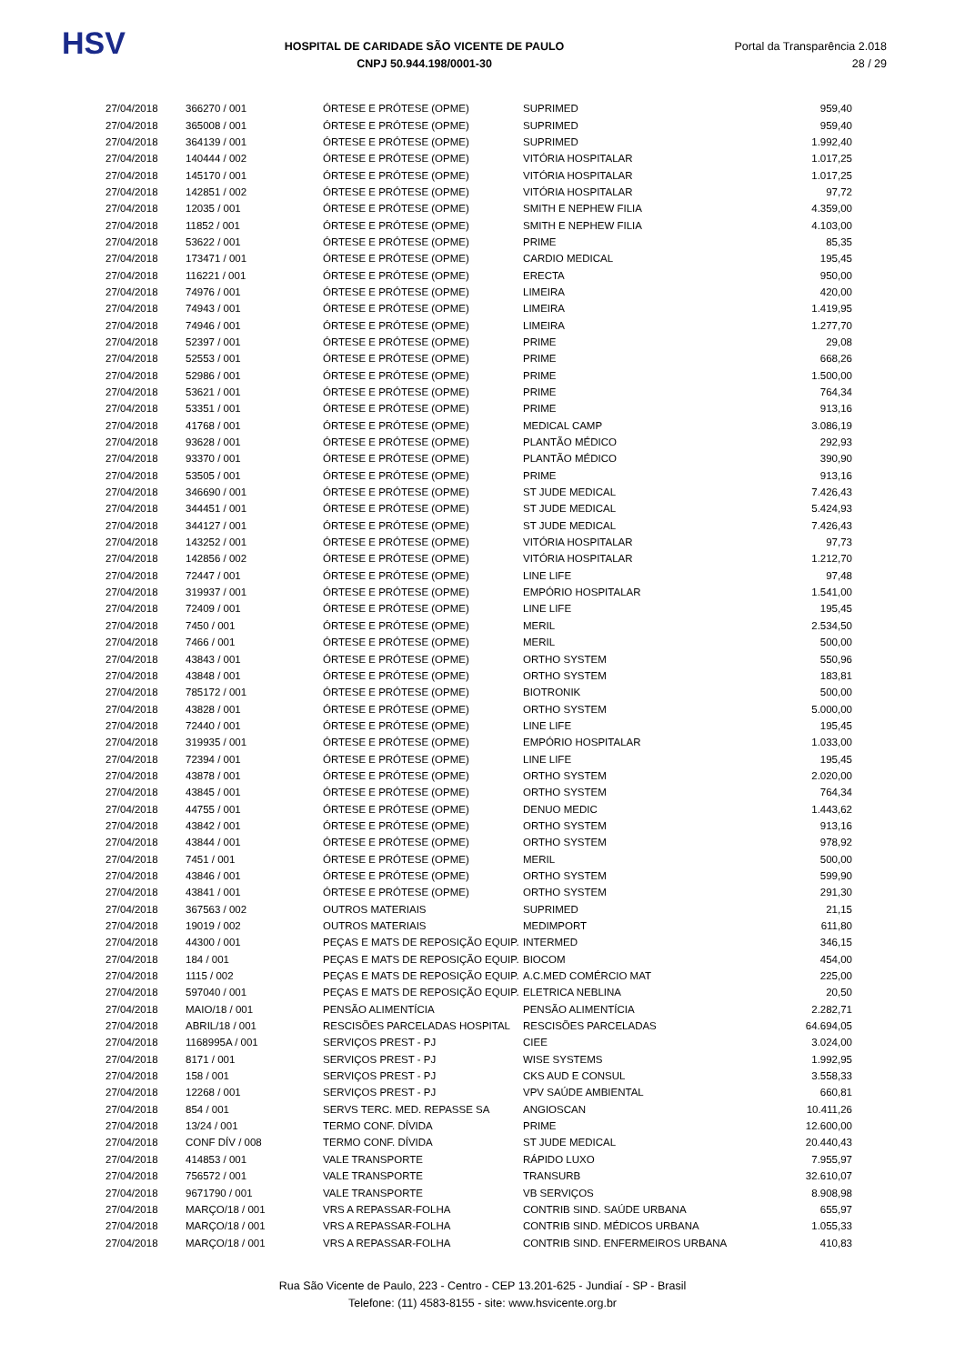HSV
HOSPITAL DE CARIDADE SÃO VICENTE DE PAULO
CNPJ 50.944.198/0001-30
Portal da Transparência 2.018
28 / 29
| 27/04/2018 | 366270 / 001 | ÓRTESE E PRÓTESE (OPME) | SUPRIMED | 959,40 |
| 27/04/2018 | 365008 / 001 | ÓRTESE E PRÓTESE (OPME) | SUPRIMED | 959,40 |
| 27/04/2018 | 364139 / 001 | ÓRTESE E PRÓTESE (OPME) | SUPRIMED | 1.992,40 |
| 27/04/2018 | 140444 / 002 | ÓRTESE E PRÓTESE (OPME) | VITÓRIA HOSPITALAR | 1.017,25 |
| 27/04/2018 | 145170 / 001 | ÓRTESE E PRÓTESE (OPME) | VITÓRIA HOSPITALAR | 1.017,25 |
| 27/04/2018 | 142851 / 002 | ÓRTESE E PRÓTESE (OPME) | VITÓRIA HOSPITALAR | 97,72 |
| 27/04/2018 | 12035 / 001 | ÓRTESE E PRÓTESE (OPME) | SMITH E NEPHEW FILIA | 4.359,00 |
| 27/04/2018 | 11852 / 001 | ÓRTESE E PRÓTESE (OPME) | SMITH E NEPHEW FILIA | 4.103,00 |
| 27/04/2018 | 53622 / 001 | ÓRTESE E PRÓTESE (OPME) | PRIME | 85,35 |
| 27/04/2018 | 173471 / 001 | ÓRTESE E PRÓTESE (OPME) | CARDIO MEDICAL | 195,45 |
| 27/04/2018 | 116221 / 001 | ÓRTESE E PRÓTESE (OPME) | ERECTA | 950,00 |
| 27/04/2018 | 74976 / 001 | ÓRTESE E PRÓTESE (OPME) | LIMEIRA | 420,00 |
| 27/04/2018 | 74943 / 001 | ÓRTESE E PRÓTESE (OPME) | LIMEIRA | 1.419,95 |
| 27/04/2018 | 74946 / 001 | ÓRTESE E PRÓTESE (OPME) | LIMEIRA | 1.277,70 |
| 27/04/2018 | 52397 / 001 | ÓRTESE E PRÓTESE (OPME) | PRIME | 29,08 |
| 27/04/2018 | 52553 / 001 | ÓRTESE E PRÓTESE (OPME) | PRIME | 668,26 |
| 27/04/2018 | 52986 / 001 | ÓRTESE E PRÓTESE (OPME) | PRIME | 1.500,00 |
| 27/04/2018 | 53621 / 001 | ÓRTESE E PRÓTESE (OPME) | PRIME | 764,34 |
| 27/04/2018 | 53351 / 001 | ÓRTESE E PRÓTESE (OPME) | PRIME | 913,16 |
| 27/04/2018 | 41768 / 001 | ÓRTESE E PRÓTESE (OPME) | MEDICAL CAMP | 3.086,19 |
| 27/04/2018 | 93628 / 001 | ÓRTESE E PRÓTESE (OPME) | PLANTÃO MÉDICO | 292,93 |
| 27/04/2018 | 93370 / 001 | ÓRTESE E PRÓTESE (OPME) | PLANTÃO MÉDICO | 390,90 |
| 27/04/2018 | 53505 / 001 | ÓRTESE E PRÓTESE (OPME) | PRIME | 913,16 |
| 27/04/2018 | 346690 / 001 | ÓRTESE E PRÓTESE (OPME) | ST JUDE MEDICAL | 7.426,43 |
| 27/04/2018 | 344451 / 001 | ÓRTESE E PRÓTESE (OPME) | ST JUDE MEDICAL | 5.424,93 |
| 27/04/2018 | 344127 / 001 | ÓRTESE E PRÓTESE (OPME) | ST JUDE MEDICAL | 7.426,43 |
| 27/04/2018 | 143252 / 001 | ÓRTESE E PRÓTESE (OPME) | VITÓRIA HOSPITALAR | 97,73 |
| 27/04/2018 | 142856 / 002 | ÓRTESE E PRÓTESE (OPME) | VITÓRIA HOSPITALAR | 1.212,70 |
| 27/04/2018 | 72447 / 001 | ÓRTESE E PRÓTESE (OPME) | LINE LIFE | 97,48 |
| 27/04/2018 | 319937 / 001 | ÓRTESE E PRÓTESE (OPME) | EMPÓRIO HOSPITALAR | 1.541,00 |
| 27/04/2018 | 72409 / 001 | ÓRTESE E PRÓTESE (OPME) | LINE LIFE | 195,45 |
| 27/04/2018 | 7450 / 001 | ÓRTESE E PRÓTESE (OPME) | MERIL | 2.534,50 |
| 27/04/2018 | 7466 / 001 | ÓRTESE E PRÓTESE (OPME) | MERIL | 500,00 |
| 27/04/2018 | 43843 / 001 | ÓRTESE E PRÓTESE (OPME) | ORTHO SYSTEM | 550,96 |
| 27/04/2018 | 43848 / 001 | ÓRTESE E PRÓTESE (OPME) | ORTHO SYSTEM | 183,81 |
| 27/04/2018 | 785172 / 001 | ÓRTESE E PRÓTESE (OPME) | BIOTRONIK | 500,00 |
| 27/04/2018 | 43828 / 001 | ÓRTESE E PRÓTESE (OPME) | ORTHO SYSTEM | 5.000,00 |
| 27/04/2018 | 72440 / 001 | ÓRTESE E PRÓTESE (OPME) | LINE LIFE | 195,45 |
| 27/04/2018 | 319935 / 001 | ÓRTESE E PRÓTESE (OPME) | EMPÓRIO HOSPITALAR | 1.033,00 |
| 27/04/2018 | 72394 / 001 | ÓRTESE E PRÓTESE (OPME) | LINE LIFE | 195,45 |
| 27/04/2018 | 43878 / 001 | ÓRTESE E PRÓTESE (OPME) | ORTHO SYSTEM | 2.020,00 |
| 27/04/2018 | 43845 / 001 | ÓRTESE E PRÓTESE (OPME) | ORTHO SYSTEM | 764,34 |
| 27/04/2018 | 44755 / 001 | ÓRTESE E PRÓTESE (OPME) | DENUO MEDIC | 1.443,62 |
| 27/04/2018 | 43842 / 001 | ÓRTESE E PRÓTESE (OPME) | ORTHO SYSTEM | 913,16 |
| 27/04/2018 | 43844 / 001 | ÓRTESE E PRÓTESE (OPME) | ORTHO SYSTEM | 978,92 |
| 27/04/2018 | 7451 / 001 | ÓRTESE E PRÓTESE (OPME) | MERIL | 500,00 |
| 27/04/2018 | 43846 / 001 | ÓRTESE E PRÓTESE (OPME) | ORTHO SYSTEM | 599,90 |
| 27/04/2018 | 43841 / 001 | ÓRTESE E PRÓTESE (OPME) | ORTHO SYSTEM | 291,30 |
| 27/04/2018 | 367563 / 002 | OUTROS MATERIAIS | SUPRIMED | 21,15 |
| 27/04/2018 | 19019 / 002 | OUTROS MATERIAIS | MEDIMPORT | 611,80 |
| 27/04/2018 | 44300 / 001 | PEÇAS E MATS DE REPOSIÇÃO EQUIP. | INTERMED | 346,15 |
| 27/04/2018 | 184 / 001 | PEÇAS E MATS DE REPOSIÇÃO EQUIP. | BIOCOM | 454,00 |
| 27/04/2018 | 1115 / 002 | PEÇAS E MATS DE REPOSIÇÃO EQUIP. | A.C.MED COMÉRCIO MAT | 225,00 |
| 27/04/2018 | 597040 / 001 | PEÇAS E MATS DE REPOSIÇÃO EQUIP. | ELETRICA NEBLINA | 20,50 |
| 27/04/2018 | MAIO/18 / 001 | PENSÃO ALIMENTÍCIA | PENSÃO ALIMENTÍCIA | 2.282,71 |
| 27/04/2018 | ABRIL/18 / 001 | RESCISÕES PARCELADAS HOSPITAL | RESCISÕES PARCELADAS | 64.694,05 |
| 27/04/2018 | 1168995A / 001 | SERVIÇOS PREST - PJ | CIEE | 3.024,00 |
| 27/04/2018 | 8171 / 001 | SERVIÇOS PREST - PJ | WISE SYSTEMS | 1.992,95 |
| 27/04/2018 | 158 / 001 | SERVIÇOS PREST - PJ | CKS AUD E CONSUL | 3.558,33 |
| 27/04/2018 | 12268 / 001 | SERVIÇOS PREST - PJ | VPV SAÚDE AMBIENTAL | 660,81 |
| 27/04/2018 | 854 / 001 | SERVS TERC. MED. REPASSE SA | ANGIOSCAN | 10.411,26 |
| 27/04/2018 | 13/24 / 001 | TERMO CONF. DÍVIDA | PRIME | 12.600,00 |
| 27/04/2018 | CONF DÍV / 008 | TERMO CONF. DÍVIDA | ST JUDE MEDICAL | 20.440,43 |
| 27/04/2018 | 414853 / 001 | VALE TRANSPORTE | RÁPIDO LUXO | 7.955,97 |
| 27/04/2018 | 756572 / 001 | VALE TRANSPORTE | TRANSURB | 32.610,07 |
| 27/04/2018 | 9671790 / 001 | VALE TRANSPORTE | VB SERVIÇOS | 8.908,98 |
| 27/04/2018 | MARÇO/18 / 001 | VRS A REPASSAR-FOLHA | CONTRIB SIND. SAÚDE URBANA | 655,97 |
| 27/04/2018 | MARÇO/18 / 001 | VRS A REPASSAR-FOLHA | CONTRIB SIND. MÉDICOS URBANA | 1.055,33 |
| 27/04/2018 | MARÇO/18 / 001 | VRS A REPASSAR-FOLHA | CONTRIB SIND. ENFERMEIROS URBANA | 410,83 |
Rua São Vicente de Paulo, 223 - Centro - CEP 13.201-625 - Jundiaí - SP - Brasil
Telefone: (11) 4583-8155 - site: www.hsvicente.org.br